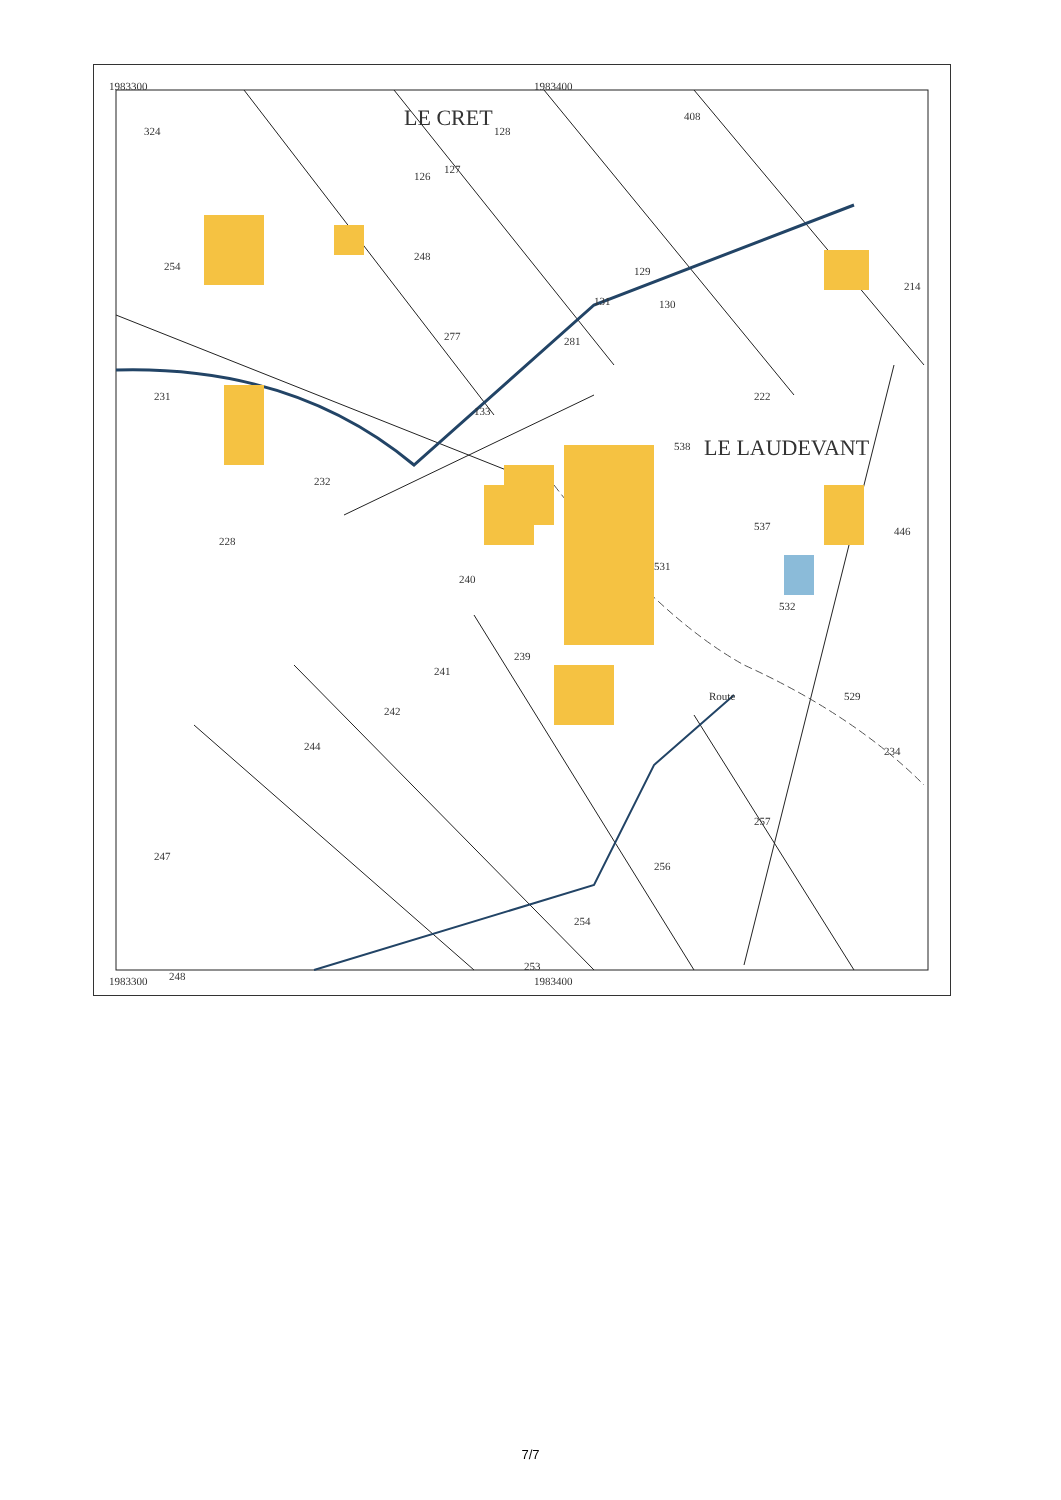1983300 1983400
LE CRET
LE LAUDEVANT
324 128
408
126
127
254
248
129
214
131 130
277 281
222
231
133
538
232
228
537 446
240
531
532
239
241
242
529
234
244
257
247
256
254
248
253
Route
1983300 1983400
7/7